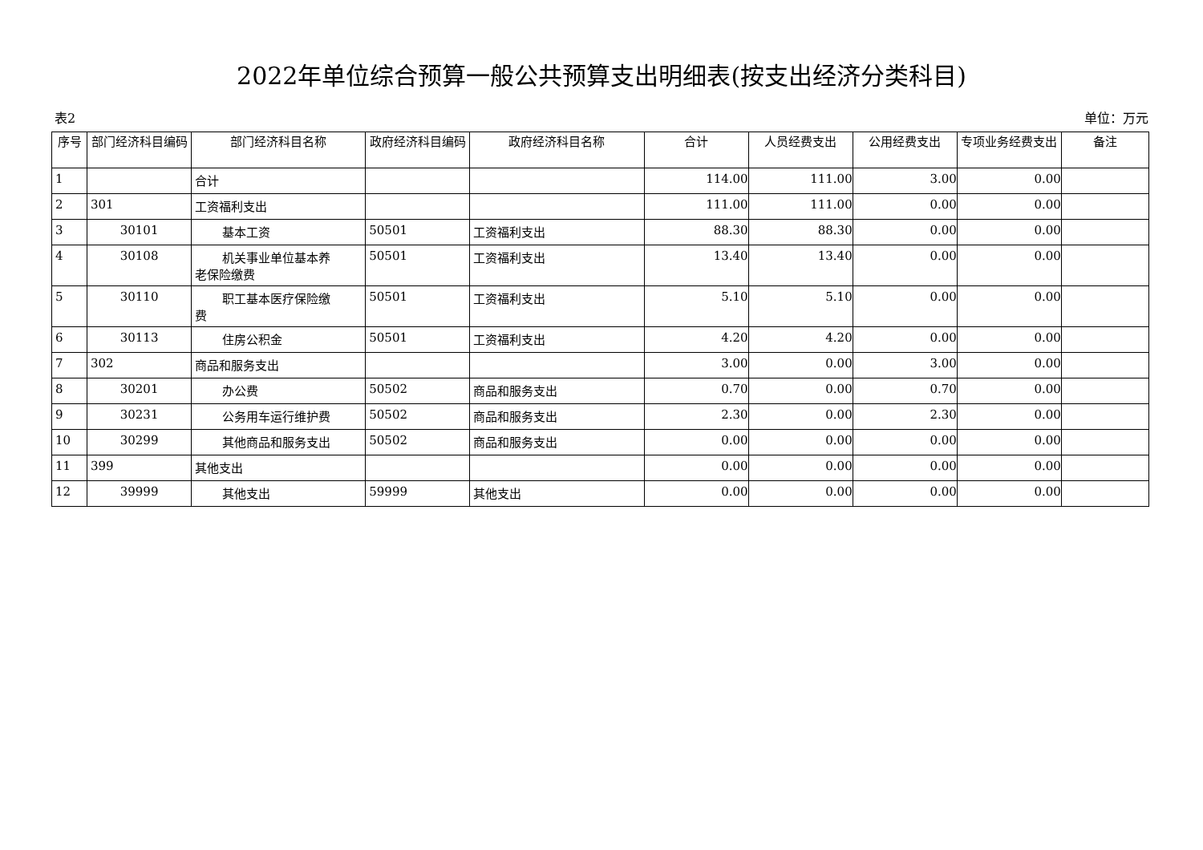2022年单位综合预算一般公共预算支出明细表(按支出经济分类科目)
表2 单位：万元
| 序号 | 部门经济科目编码 | 部门经济科目名称 | 政府经济科目编码 | 政府经济科目名称 | 合计 | 人员经费支出 | 公用经费支出 | 专项业务经费支出 | 备注 |
| --- | --- | --- | --- | --- | --- | --- | --- | --- | --- |
| 1 | | 合计 | | | 114.00 | 111.00 | 3.00 | 0.00 | |
| 2 | 301 | 工资福利支出 | | | 111.00 | 111.00 | 0.00 | 0.00 | |
| 3 | 30101 | 基本工资 | 50501 | 工资福利支出 | 88.30 | 88.30 | 0.00 | 0.00 | |
| 4 | 30108 | 机关事业单位基本养 老保险缴费 | 50501 | 工资福利支出 | 13.40 | 13.40 | 0.00 | 0.00 | |
| 5 | 30110 | 职工基本医疗保险缴 费 | 50501 | 工资福利支出 | 5.10 | 5.10 | 0.00 | 0.00 | |
| 6 | 30113 | 住房公积金 | 50501 | 工资福利支出 | 4.20 | 4.20 | 0.00 | 0.00 | |
| 7 | 302 | 商品和服务支出 | | | 3.00 | 0.00 | 3.00 | 0.00 | |
| 8 | 30201 | 办公费 | 50502 | 商品和服务支出 | 0.70 | 0.00 | 0.70 | 0.00 | |
| 9 | 30231 | 公务用车运行维护费 | 50502 | 商品和服务支出 | 2.30 | 0.00 | 2.30 | 0.00 | |
| 10 | 30299 | 其他商品和服务支出 | 50502 | 商品和服务支出 | 0.00 | 0.00 | 0.00 | 0.00 | |
| 11 | 399 | 其他支出 | | | 0.00 | 0.00 | 0.00 | 0.00 | |
| 12 | 39999 | 其他支出 | 59999 | 其他支出 | 0.00 | 0.00 | 0.00 | 0.00 | |